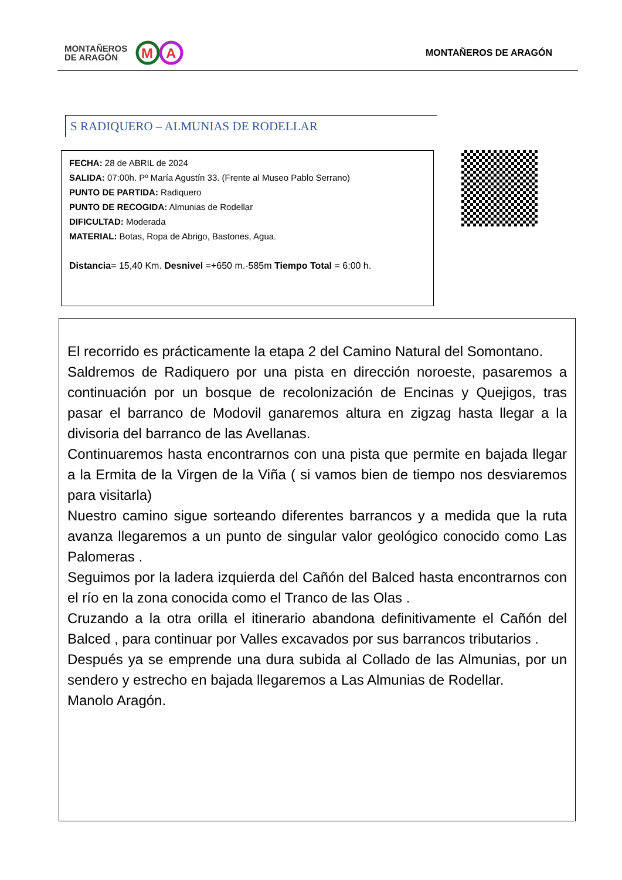MONTAÑEROS
DE ARAGÓN
M
A
MONTAÑEROS DE ARAGÓN
S RADIQUERO – ALMUNIAS DE RODELLAR
FECHA: 28 de ABRIL de 2024
SALIDA: 07:00h. Pº María Agustín 33. (Frente al Museo Pablo Serrano)
PUNTO DE PARTIDA: Radiquero
PUNTO DE RECOGIDA: Almunias de Rodellar
DIFICULTAD: Moderada
MATERIAL: Botas, Ropa de Abrigo, Bastones, Agua.
Distancia= 15,40 Km. Desnivel =+650 m.-585m Tiempo Total = 6:00 h.
El recorrido es prácticamente la etapa 2 del Camino Natural del Somontano.
Saldremos de Radiquero por una pista en dirección noroeste, pasaremos a continuación por un bosque de recolonización de Encinas y Quejigos, tras pasar el barranco de Modovil ganaremos altura en zigzag hasta llegar a la divisoria del barranco de las Avellanas.
Continuaremos hasta encontrarnos con una pista que permite en bajada llegar a la Ermita de la Virgen de la Viña ( si vamos bien de tiempo nos desviaremos para visitarla)
Nuestro camino sigue sorteando diferentes barrancos y a medida que la ruta avanza llegaremos a un punto de singular valor geológico conocido como Las Palomeras .
Seguimos por la ladera izquierda del Cañón del Balced hasta encontrarnos con el río en la zona conocida como el Tranco de las Olas .
Cruzando a la otra orilla el itinerario abandona definitivamente el Cañón del Balced , para continuar por Valles excavados por sus barrancos tributarios .
Después ya se emprende una dura subida al Collado de las Almunias, por un sendero y estrecho en bajada llegaremos a Las Almunias de Rodellar.
Manolo Aragón.